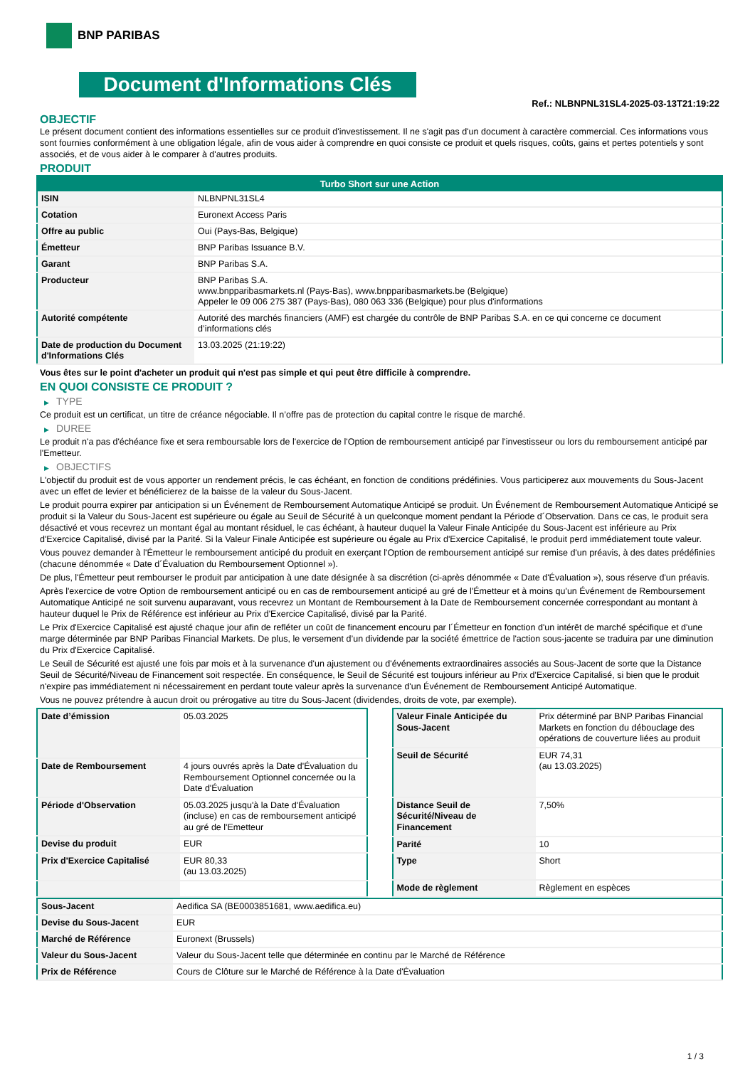BNP PARIBAS
Document d'Informations Clés
Ref.: NLBNPNL31SL4-2025-03-13T21:19:22
OBJECTIF
Le présent document contient des informations essentielles sur ce produit d'investissement. Il ne s'agit pas d'un document à caractère commercial. Ces informations vous sont fournies conformément à une obligation légale, afin de vous aider à comprendre en quoi consiste ce produit et quels risques, coûts, gains et pertes potentiels y sont associés, et de vous aider à le comparer à d'autres produits.
PRODUIT
| Turbo Short sur une Action | |
| --- | --- |
| ISIN | NLBNPNL31SL4 |
| Cotation | Euronext Access Paris |
| Offre au public | Oui (Pays-Bas, Belgique) |
| Émetteur | BNP Paribas Issuance B.V. |
| Garant | BNP Paribas S.A. |
| Producteur | BNP Paribas S.A. www.bnpparibasmarkets.nl (Pays-Bas), www.bnpparibasmarkets.be (Belgique) Appeler le 09 006 275 387 (Pays-Bas), 080 063 336 (Belgique) pour plus d'informations |
| Autorité compétente | Autorité des marchés financiers (AMF) est chargée du contrôle de BNP Paribas S.A. en ce qui concerne ce document d’informations clés |
| Date de production du Document d'Informations Clés | 13.03.2025 (21:19:22) |
Vous êtes sur le point d'acheter un produit qui n'est pas simple et qui peut être difficile à comprendre.
EN QUOI CONSISTE CE PRODUIT ?
▶ TYPE
Ce produit est un certificat, un titre de créance négociable. Il n’offre pas de protection du capital contre le risque de marché.
▶ DUREE
Le produit n'a pas d'échéance fixe et sera remboursable lors de l'exercice de l'Option de remboursement anticipé par l'investisseur ou lors du remboursement anticipé par l'Emetteur.
▶ OBJECTIFS
L'objectif du produit est de vous apporter un rendement précis, le cas échéant, en fonction de conditions prédéfinies. Vous participerez aux mouvements du Sous-Jacent avec un effet de levier et bénéficierez de la baisse de la valeur du Sous-Jacent.
Le produit pourra expirer par anticipation si un Événement de Remboursement Automatique Anticipé se produit. Un Événement de Remboursement Automatique Anticipé se produit si la Valeur du Sous-Jacent est supérieure ou égale au Seuil de Sécurité à un quelconque moment pendant la Période d´Observation. Dans ce cas, le produit sera désactivé et vous recevrez un montant égal au montant résiduel, le cas échéant, à hauteur duquel la Valeur Finale Anticipée du Sous-Jacent est inférieure au Prix d'Exercice Capitalisé, divisé par la Parité. Si la Valeur Finale Anticipée est supérieure ou égale au Prix d'Exercice Capitalisé, le produit perd immédiatement toute valeur.
Vous pouvez demander à l'Émetteur le remboursement anticipé du produit en exerçant l'Option de remboursement anticipé sur remise d'un préavis, à des dates prédéfinies (chacune dénommée « Date d´Évaluation du Remboursement Optionnel »).
De plus, l'Émetteur peut rembourser le produit par anticipation à une date désignée à sa discrétion (ci-après dénommée « Date d'Évaluation »), sous réserve d'un préavis.
Après l'exercice de votre Option de remboursement anticipé ou en cas de remboursement anticipé au gré de l'Émetteur et à moins qu'un Événement de Remboursement Automatique Anticipé ne soit survenu auparavant, vous recevrez un Montant de Remboursement à la Date de Remboursement concernée correspondant au montant à hauteur duquel le Prix de Référence est inférieur au Prix d'Exercice Capitalisé, divisé par la Parité.
Le Prix d'Exercice Capitalisé est ajusté chaque jour afin de refléter un coût de financement encouru par l´Émetteur en fonction d'un intérêt de marché spécifique et d'une marge déterminée par BNP Paribas Financial Markets. De plus, le versement d’un dividende par la société émettrice de l'action sous-jacente se traduira par une diminution du Prix d'Exercice Capitalisé.
Le Seuil de Sécurité est ajusté une fois par mois et à la survenance d'un ajustement ou d'événements extraordinaires associés au Sous-Jacent de sorte que la Distance Seuil de Sécurité/Niveau de Financement soit respectée. En conséquence, le Seuil de Sécurité est toujours inférieur au Prix d'Exercice Capitalisé, si bien que le produit n'expire pas immédiatement ni nécessairement en perdant toute valeur après la survenance d'un Événement de Remboursement Anticipé Automatique.
Vous ne pouvez prétendre à aucun droit ou prérogative au titre du Sous-Jacent (dividendes, droits de vote, par exemple).
| Date d’émission | 05.03.2025 |
| Date de Remboursement | 4 jours ouvrés après la Date d'Évaluation du Remboursement Optionnel concernée ou la Date d'Évaluation |
| Période d'Observation | 05.03.2025 jusqu'à la Date d'Évaluation (incluse) en cas de remboursement anticipé au gré de l'Emetteur |
| Devise du produit | EUR |
| Prix d'Exercice Capitalisé | EUR 80,33 (au 13.03.2025) |
| Valeur Finale Anticipée du Sous-Jacent | Prix déterminé par BNP Paribas Financial Markets en fonction du débouclage des opérations de couverture liées au produit |
| Seuil de Sécurité | EUR 74,31 (au 13.03.2025) |
| Distance Seuil de Sécurité/Niveau de Financement | 7,50% |
| Parité | 10 |
| Type | Short |
| Mode de règlement | Règlement en espèces |
| Sous-Jacent | Aedifica SA (BE0003851681, www.aedifica.eu) |
| Devise du Sous-Jacent | EUR |
| Marché de Référence | Euronext (Brussels) |
| Valeur du Sous-Jacent | Valeur du Sous-Jacent telle que déterminée en continu par le Marché de Référence |
| Prix de Référence | Cours de Clôture sur le Marché de Référence à la Date d'Évaluation |
1 / 3